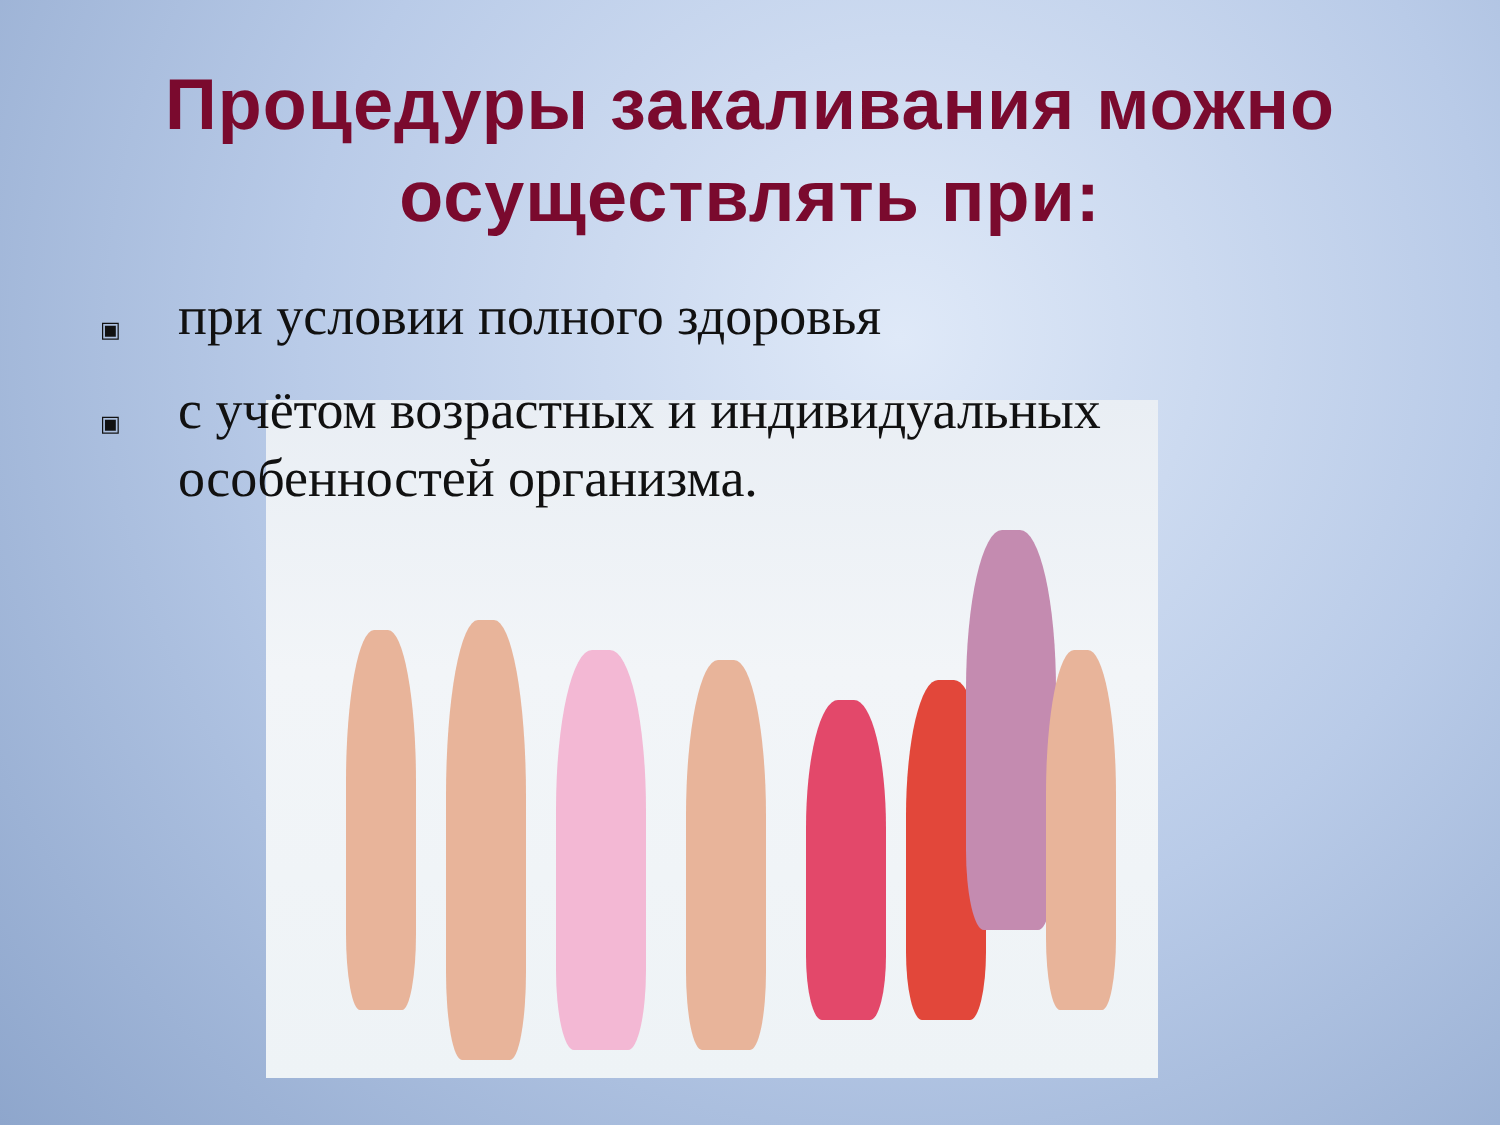Процедуры закаливания можно
осуществлять при:
▣ при условии полного здоровья
▣ с учётом возрастных и индивидуальных
особенностей организма.